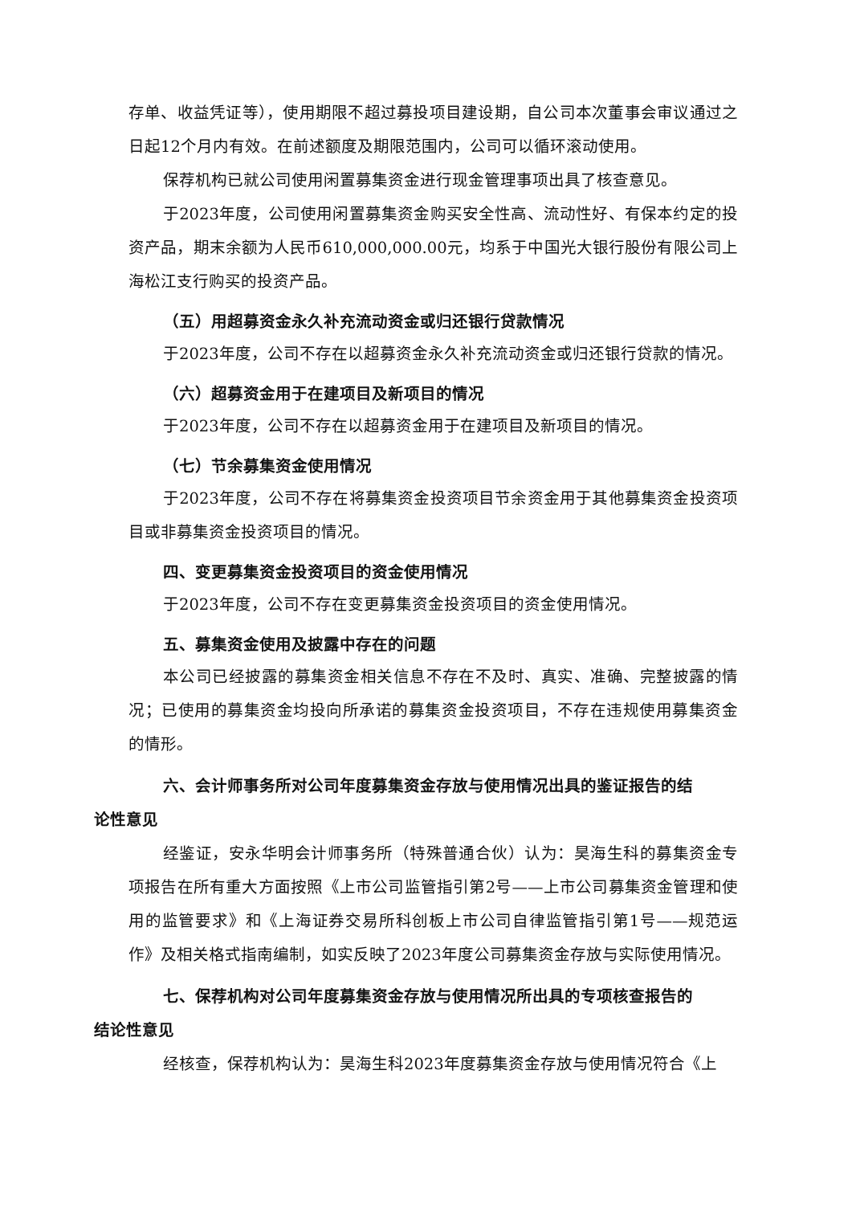存单、收益凭证等），使用期限不超过募投项目建设期，自公司本次董事会审议通过之日起12个月内有效。在前述额度及期限范围内，公司可以循环滚动使用。
保荐机构已就公司使用闲置募集资金进行现金管理事项出具了核查意见。
于2023年度，公司使用闲置募集资金购买安全性高、流动性好、有保本约定的投资产品，期末余额为人民币610,000,000.00元，均系于中国光大银行股份有限公司上海松江支行购买的投资产品。
（五）用超募资金永久补充流动资金或归还银行贷款情况
于2023年度，公司不存在以超募资金永久补充流动资金或归还银行贷款的情况。
（六）超募资金用于在建项目及新项目的情况
于2023年度，公司不存在以超募资金用于在建项目及新项目的情况。
（七）节余募集资金使用情况
于2023年度，公司不存在将募集资金投资项目节余资金用于其他募集资金投资项目或非募集资金投资项目的情况。
四、变更募集资金投资项目的资金使用情况
于2023年度，公司不存在变更募集资金投资项目的资金使用情况。
五、募集资金使用及披露中存在的问题
本公司已经披露的募集资金相关信息不存在不及时、真实、准确、完整披露的情况；已使用的募集资金均投向所承诺的募集资金投资项目，不存在违规使用募集资金的情形。
六、会计师事务所对公司年度募集资金存放与使用情况出具的鉴证报告的结
论性意见
经鉴证，安永华明会计师事务所（特殊普通合伙）认为：昊海生科的募集资金专项报告在所有重大方面按照《上市公司监管指引第2号——上市公司募集资金管理和使用的监管要求》和《上海证券交易所科创板上市公司自律监管指引第1号——规范运作》及相关格式指南编制，如实反映了2023年度公司募集资金存放与实际使用情况。
七、保荐机构对公司年度募集资金存放与使用情况所出具的专项核查报告的
结论性意见
经核查，保荐机构认为：昊海生科2023年度募集资金存放与使用情况符合《上